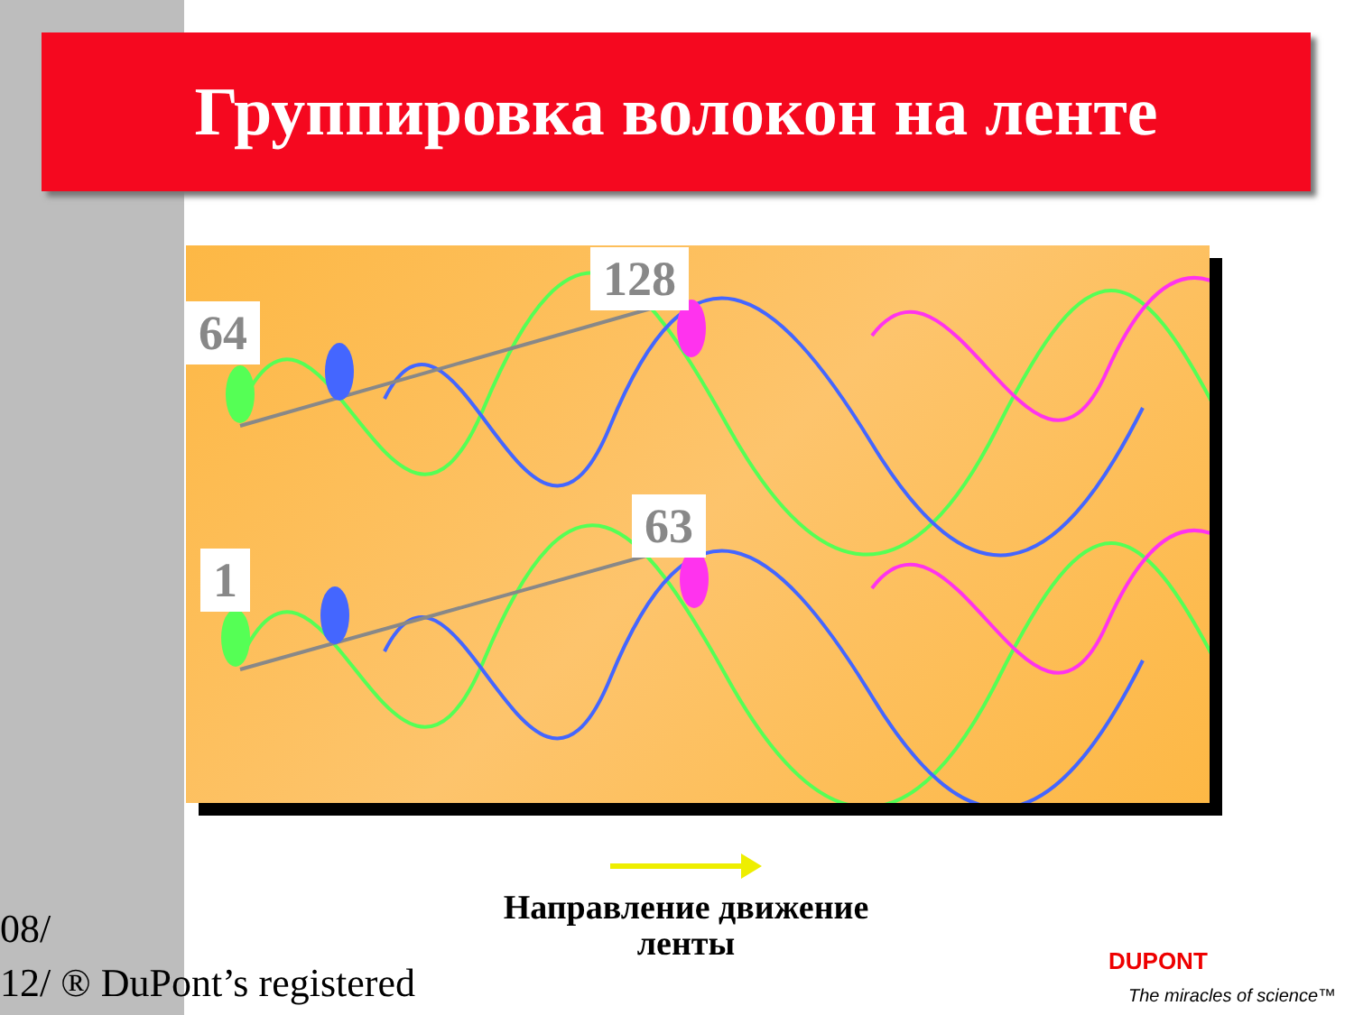Группировка волокон на ленте
64
128
1
63
Направление движение ленты
08/
12/ ® DuPont’s registered
DUPONT
The miracles of science™